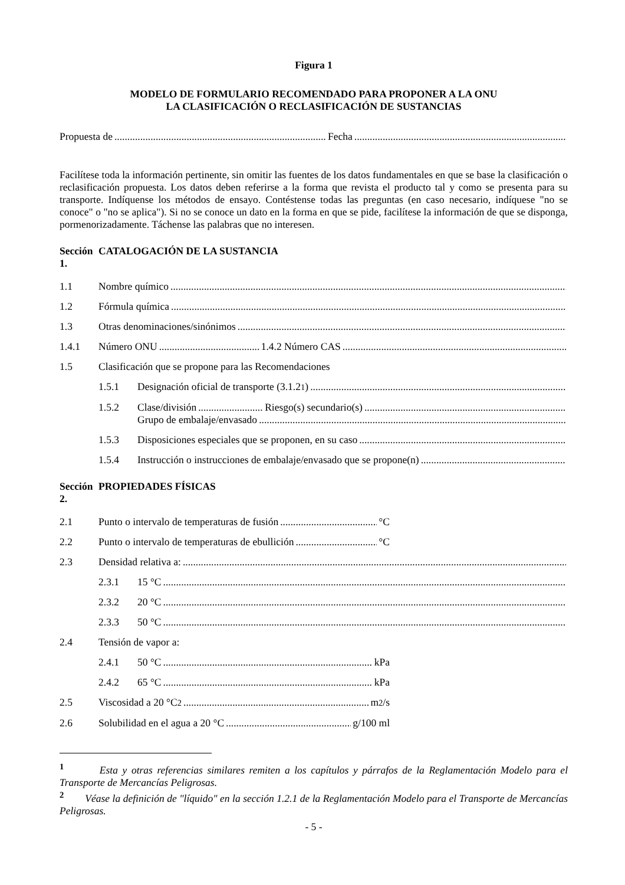Figura 1
MODELO DE FORMULARIO RECOMENDADO PARA PROPONER A LA ONU
LA CLASIFICACIÓN O RECLASIFICACIÓN DE SUSTANCIAS
Propuesta de Fecha
Facilítese toda la información pertinente, sin omitir las fuentes de los datos fundamentales en que se base la clasificación o reclasificación propuesta. Los datos deben referirse a la forma que revista el producto tal y como se presenta para su transporte. Indíquense los métodos de ensayo. Contéstense todas las preguntas (en caso necesario, indíquese "no se conoce" o "no se aplica"). Si no se conoce un dato en la forma en que se pide, facilítese la información de que se disponga, pormenorizadamente. Táchense las palabras que no interesen.
Sección 1. CATALOGACIÓN DE LA SUSTANCIA
1.1 Nombre químico
1.2 Fórmula química
1.3 Otras denominaciones/sinónimos
1.4.1 Número ONU 1.4.2 Número CAS
1.5 Clasificación que se propone para las Recomendaciones
1.5.1 Designación oficial de transporte (3.1.2<sup>1</sup>)
1.5.2 Clase/división Riesgo(s) secundario(s)
Grupo de embalaje/envasado
1.5.3 Disposiciones especiales que se proponen, en su caso
1.5.4 Instrucción o instrucciones de embalaje/envasado que se propone(n)
Sección 2. PROPIEDADES FÍSICAS
2.1 Punto o intervalo de temperaturas de fusión °C
2.2 Punto o intervalo de temperaturas de ebullición °C
2.3 Densidad relativa a:
2.3.1 15 °C
2.3.2 20 °C
2.3.3 50 °C
2.4 Tensión de vapor a:
2.4.1 50 °C kPa
2.4.2 65 °C kPa
2.5 Viscosidad a 20 °C<sup>2</sup> m<sup>2</sup>/s
2.6 Solubilidad en el agua a 20 °C g/100 ml
<sup>1</sup> Esta y otras referencias similares remiten a los capítulos y párrafos de la Reglamentación Modelo para el Transporte de Mercancías Peligrosas.
<sup>2</sup> Véase la definición de "líquido" en la sección 1.2.1 de la Reglamentación Modelo para el Transporte de Mercancías Peligrosas.
- 5 -